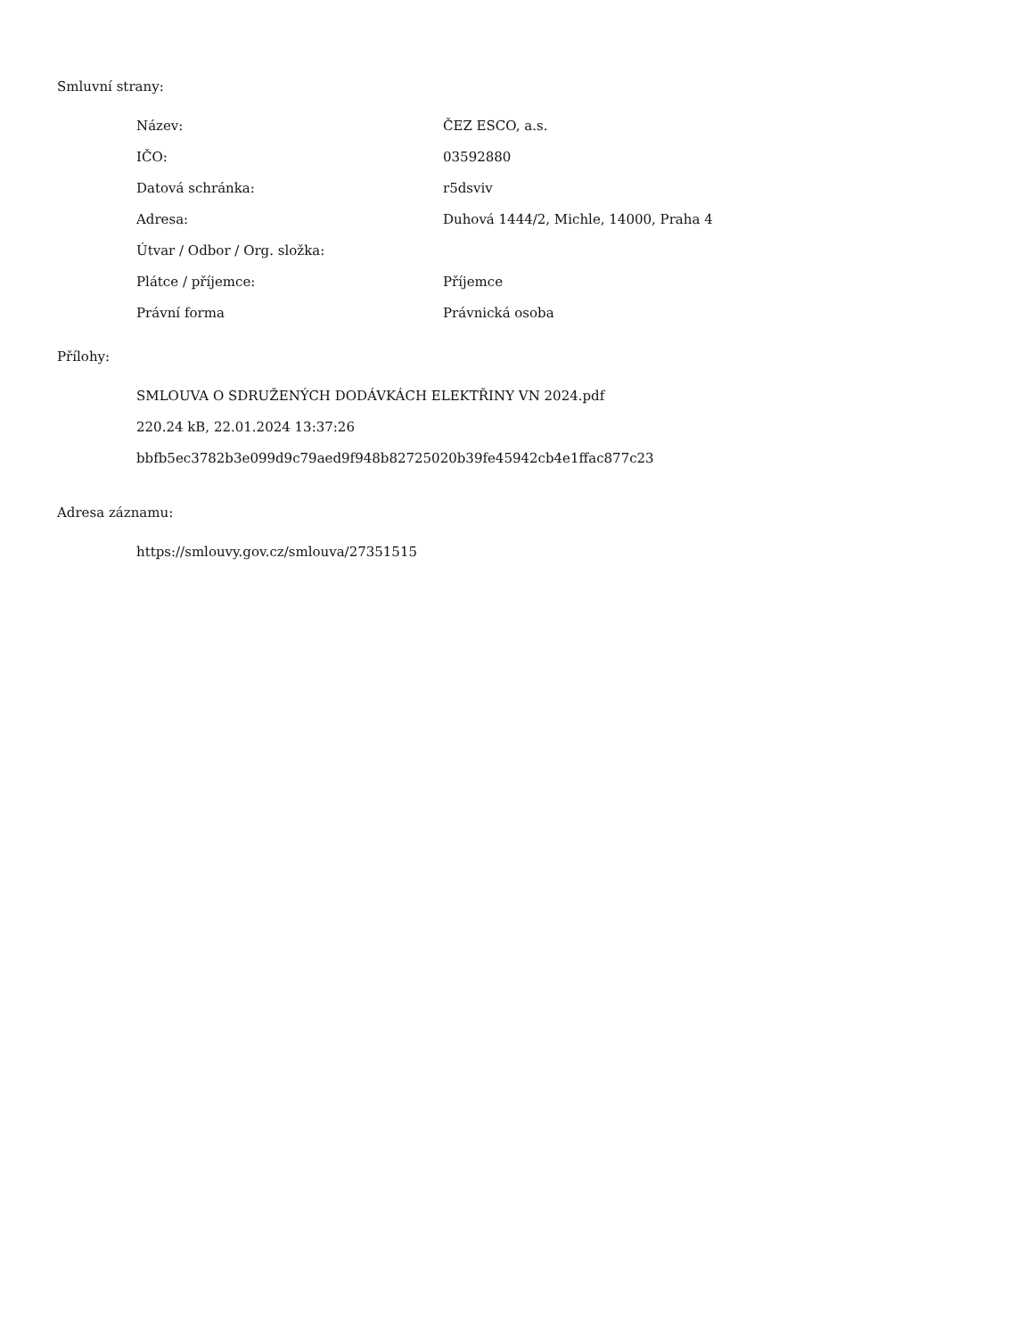Smluvní strany:
| Název: | ČEZ ESCO, a.s. |
| IČO: | 03592880 |
| Datová schránka: | r5dsviv |
| Adresa: | Duhová 1444/2, Michle, 14000, Praha 4 |
| Útvar / Odbor / Org. složka: | |
| Plátce / příjemce: | Příjemce |
| Právní forma | Právnická osoba |
Přílohy:
SMLOUVA O SDRUŽENÝCH DODÁVKÁCH ELEKTŘINY VN 2024.pdf
220.24 kB, 22.01.2024 13:37:26
bbfb5ec3782b3e099d9c79aed9f948b82725020b39fe45942cb4e1ffac877c23
Adresa záznamu:
https://smlouvy.gov.cz/smlouva/27351515